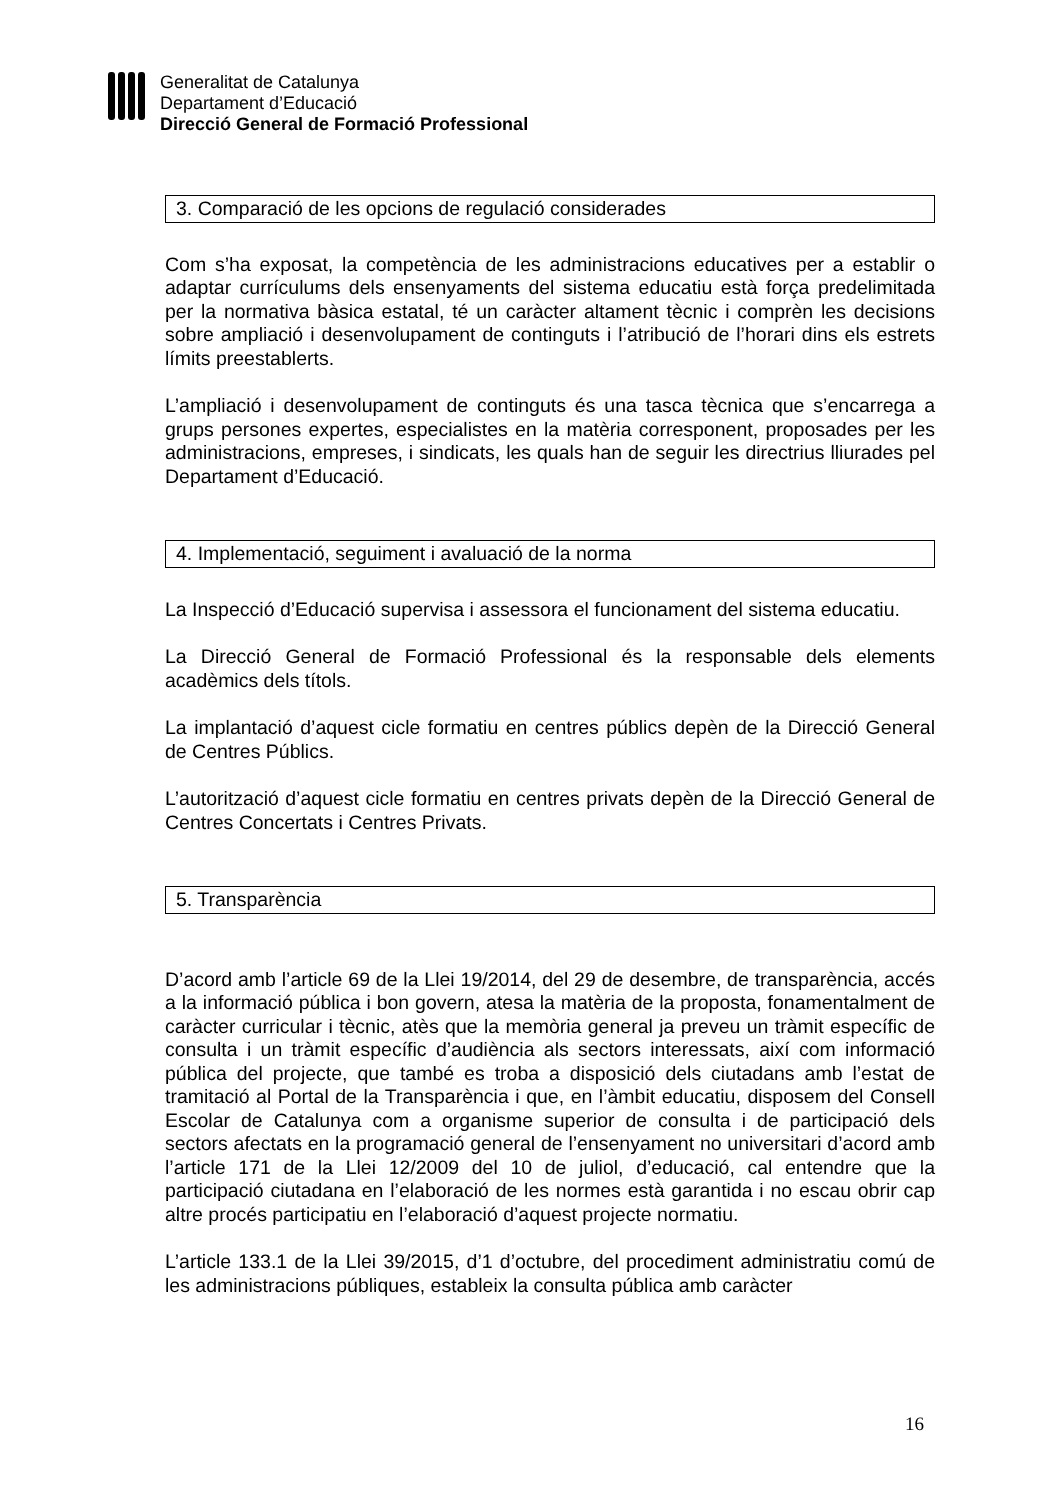Generalitat de Catalunya
Departament d’Educació
Direcció General de Formació Professional
3. Comparació de les opcions de regulació considerades
Com s’ha exposat, la competència de les administracions educatives per a establir o adaptar currículums dels ensenyaments del sistema educatiu està força predelimitada per la normativa bàsica estatal, té un caràcter altament tècnic i comprèn les decisions sobre ampliació i desenvolupament de continguts i l’atribució de l’horari dins els estrets límits preestablerts.
L’ampliació i desenvolupament de continguts és una tasca tècnica que s’encarrega a grups persones expertes, especialistes en la matèria corresponent, proposades per les administracions, empreses, i sindicats, les quals han de seguir les directrius lliurades pel Departament d’Educació.
4. Implementació, seguiment i avaluació de la norma
La Inspecció d’Educació supervisa i assessora el funcionament del sistema educatiu.
La Direcció General de Formació Professional és la responsable dels elements acadèmics dels títols.
La implantació d’aquest cicle formatiu en centres públics depèn de la Direcció General de Centres Públics.
L’autorització d’aquest cicle formatiu en centres privats depèn de la Direcció General de Centres Concertats i Centres Privats.
5. Transparència
D’acord amb l’article 69 de la Llei 19/2014, del 29 de desembre, de transparència, accés a la informació pública i bon govern, atesa la matèria de la proposta, fonamentalment de caràcter curricular i tècnic, atès que la memòria general ja preveu un tràmit específic de consulta i un tràmit específic d’audiència als sectors interessats, així com informació pública del projecte, que també es troba a disposició dels ciutadans amb l’estat de tramitació al Portal de la Transparència i que, en l’àmbit educatiu, disposem del Consell Escolar de Catalunya com a organisme superior de consulta i de participació dels sectors afectats en la programació general de l’ensenyament no universitari d’acord amb l’article 171 de la Llei 12/2009 del 10 de juliol, d’educació, cal entendre que la participació ciutadana en l’elaboració de les normes està garantida i no escau obrir cap altre procés participatiu en l’elaboració d’aquest projecte normatiu.
L’article 133.1 de la Llei 39/2015, d’1 d’octubre, del procediment administratiu comú de les administracions públiques, estableix la consulta pública amb caràcter
16